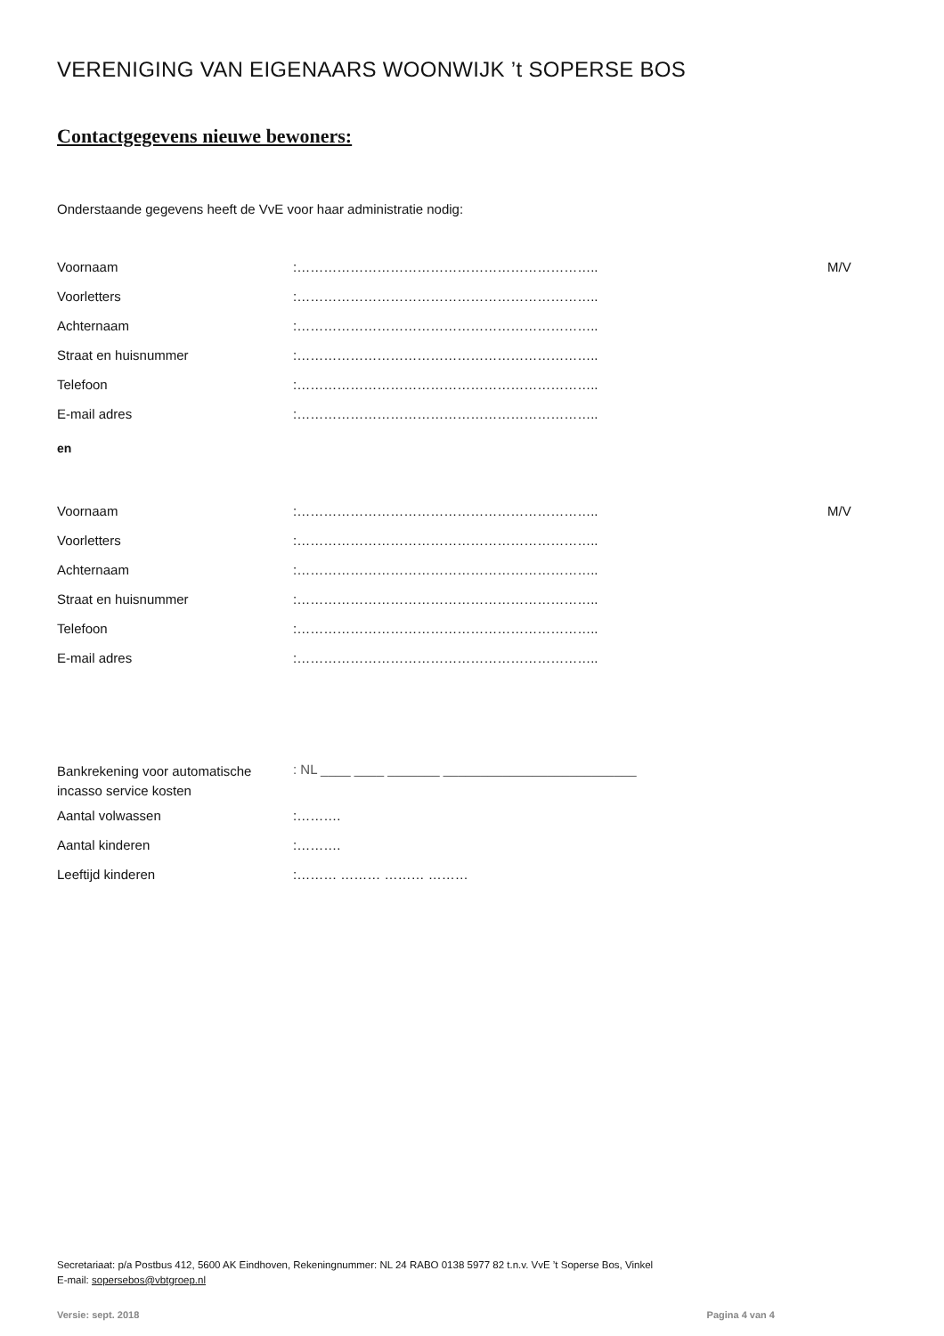VERENIGING VAN EIGENAARS WOONWIJK ’t SOPERSE BOS
Contactgegevens nieuwe bewoners:
Onderstaande gegevens heeft de VvE voor haar administratie nodig:
Voornaam:………………………………………………………….. M/V
Voorletters:…………………………………………………………..
Achternaam:…………………………………………………………..
Straat en huisnummer:…………………………………………………………..
Telefoon:…………………………………………………………..
E-mail adres:…………………………………………………………..
en
Voornaam:………………………………………………………….. M/V
Voorletters:…………………………………………………………..
Achternaam:…………………………………………………………..
Straat en huisnummer:…………………………………………………………..
Telefoon:…………………………………………………………..
E-mail adres:…………………………………………………………..
Bankrekening voor automatische incasso service kosten: NL ____ ____ _______ __________________________
Aantal volwassen:……….
Aantal kinderen:……….
Leeftijd kinderen:……… ……… ……… ………
Secretariaat: p/a Postbus 412, 5600 AK Eindhoven, Rekeningnummer: NL 24 RABO 0138 5977 82 t.n.v. VvE ’t Soperse Bos, Vinkel
E-mail: sopersebos@vbtgroep.nl
Versie: sept. 2018 Pagina 4 van 4